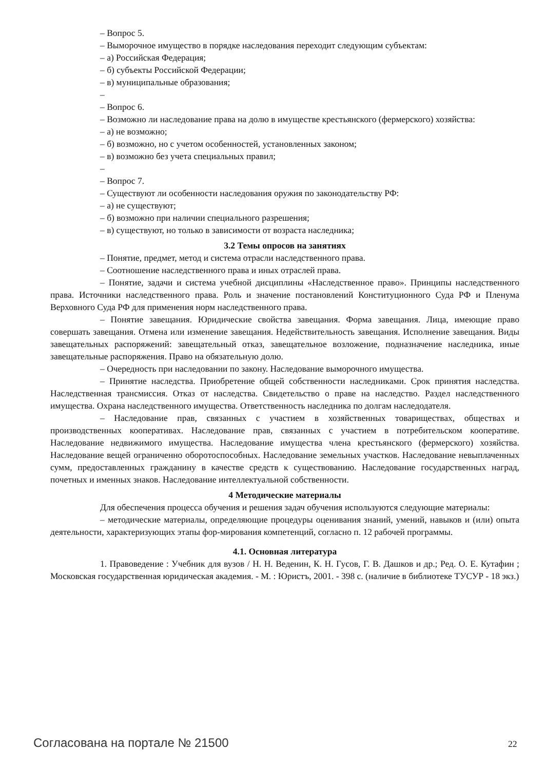– Вопрос 5.
– Выморочное имущество в порядке наследования переходит следующим субъектам:
– а) Российская Федерация;
– б) субъекты Российской Федерации;
– в) муниципальные образования;
–
– Вопрос 6.
– Возможно ли наследование права на долю в имуществе крестьянского (фермерского) хозяйства:
– а) не возможно;
– б) возможно, но с учетом особенностей, установленных законом;
– в) возможно без учета специальных правил;
–
– Вопрос 7.
– Существуют ли особенности наследования оружия по законодательству РФ:
– а) не существуют;
– б) возможно при наличии специального разрешения;
– в) существуют, но только в зависимости от возраста наследника;
3.2 Темы опросов на занятиях
– Понятие, предмет, метод и система отрасли наследственного права.
– Соотношение наследственного права и иных отраслей права.
– Понятие, задачи и система учебной дисциплины «Наследственное право». Принципы наследственного права. Источники наследственного права. Роль и значение постановлений Конституционного Суда РФ и Пленума Верховного Суда РФ для применения норм наследственного права.
– Понятие завещания. Юридические свойства завещания. Форма завещания. Лица, имеющие право совершать завещания. Отмена или изменение завещания. Недействительность завещания. Исполнение завещания. Виды завещательных распоряжений: завещательный отказ, завещательное возложение, подназначение наследника, иные завещательные распоряжения. Право на обязательную долю.
– Очередность при наследовании по закону. Наследование выморочного имущества.
– Принятие наследства. Приобретение общей собственности наследниками. Срок принятия наследства. Наследственная трансмиссия. Отказ от наследства. Свидетельство о праве на наследство. Раздел наследственного имущества. Охрана наследственного имущества. Ответственность наследника по долгам наследодателя.
– Наследование прав, связанных с участием в хозяйственных товариществах, обществах и производственных кооперативах. Наследование прав, связанных с участием в потребительском кооперативе. Наследование недвижимого имущества. Наследование имущества члена крестьянского (фермерского) хозяйства. Наследование вещей ограниченно оборотоспособных. Наследование земельных участков. Наследование невыплаченных сумм, предоставленных гражданину в качестве средств к существованию. Наследование государственных наград, почетных и именных знаков. Наследование интеллектуальной собственности.
4 Методические материалы
Для обеспечения процесса обучения и решения задач обучения используются следующие материалы:
– методические материалы, определяющие процедуры оценивания знаний, умений, навыков и (или) опыта деятельности, характеризующих этапы фор-мирования компетенций, согласно п. 12 рабочей программы.
4.1. Основная литература
1. Правоведение : Учебник для вузов / Н. Н. Веденин, К. Н. Гусов, Г. В. Дашков и др.; Ред. О. Е. Кутафин ; Московская государственная юридическая академия. - М. : Юристъ, 2001. - 398 с. (наличие в библиотеке ТУСУР - 18 экз.)
Согласована на портале № 21500 22